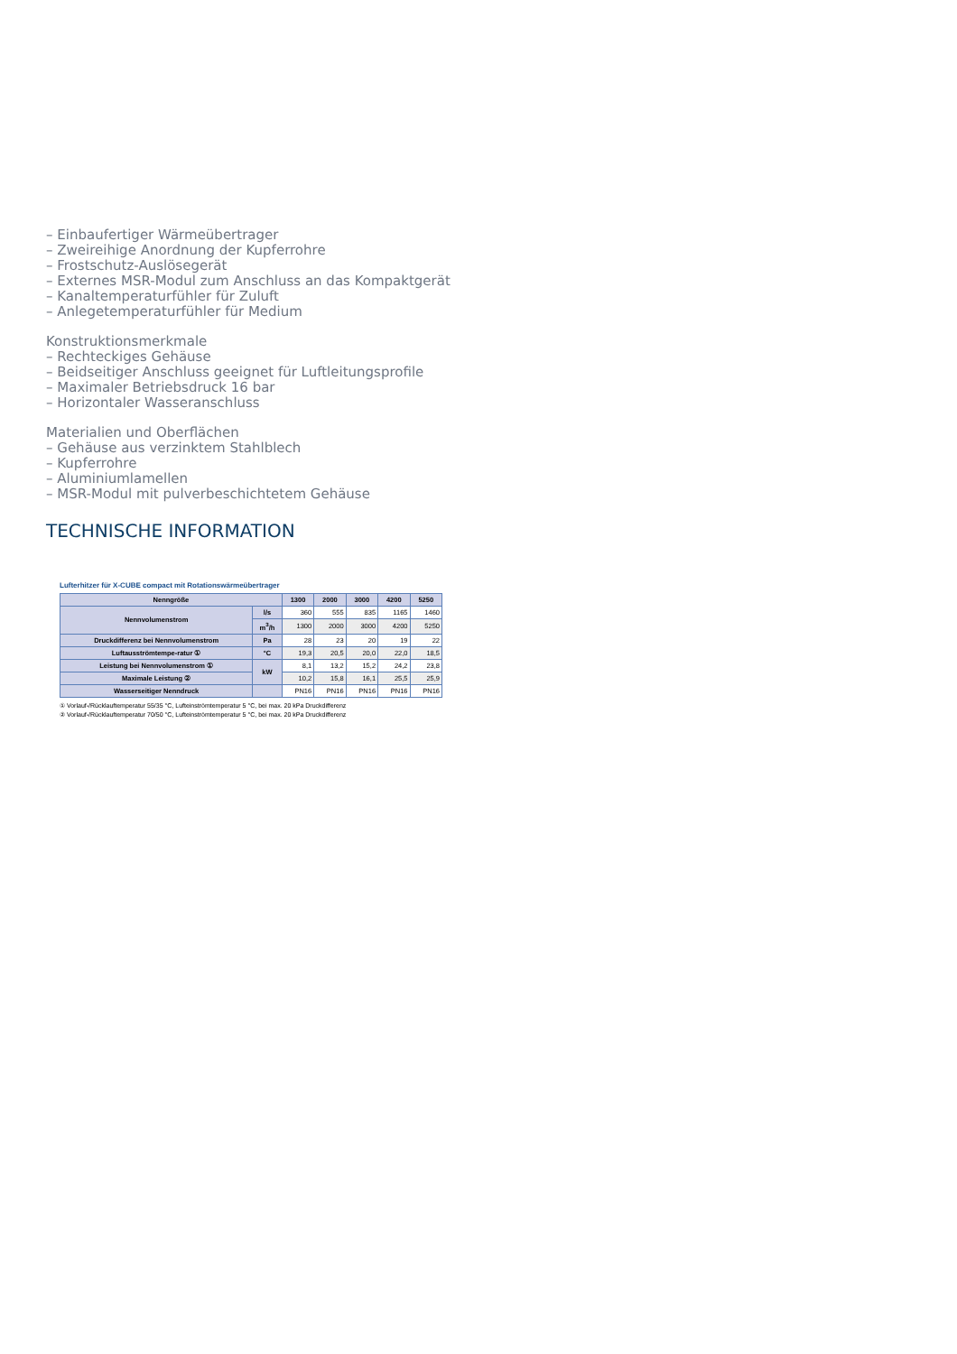– Einbaufertiger Wärmeübertrager
– Zweireihige Anordnung der Kupferrohre
– Frostschutz-Auslösegerät
– Externes MSR-Modul zum Anschluss an das Kompaktgerät
– Kanaltemperaturfühler für Zuluft
– Anlegetemperaturfühler für Medium
Konstruktionsmerkmale
– Rechteckiges Gehäuse
– Beidseitiger Anschluss geeignet für Luftleitungsprofile
– Maximaler Betriebsdruck 16 bar
– Horizontaler Wasseranschluss
Materialien und Oberflächen
– Gehäuse aus verzinktem Stahlblech
– Kupferrohre
– Aluminiumlamellen
– MSR-Modul mit pulverbeschichtetem Gehäuse
TECHNISCHE INFORMATION
Lufterhitzer für X-CUBE compact mit Rotationswärmeübertrager
| Nenngröße | | 1300 | 2000 | 3000 | 4200 | 5250 |
| --- | --- | --- | --- | --- | --- | --- |
| Nennvolumenstrom | l/s | 360 | 555 | 835 | 1165 | 1460 |
| | m<sup>3</sup>/h | 1300 | 2000 | 3000 | 4200 | 5250 |
| Druckdifferenz bei Nennvolumenstrom | Pa | 28 | 23 | 20 | 19 | 22 |
| Luftausströmtempe-ratur ① | °C | 19,3 | 20,5 | 20,0 | 22,0 | 18,5 |
| Leistung bei Nennvolumenstrom ① | kW | 8,1 | 13,2 | 15,2 | 24,2 | 23,8 |
| Maximale Leistung ② | | 10,2 | 15,8 | 16,1 | 25,5 | 25,9 |
| Wasserseitiger Nenndruck | | PN16 | PN16 | PN16 | PN16 | PN16 |
① Vorlauf-/Rücklauftemperatur 55/35 °C, Lufteinströmtemperatur 5 °C, bei max. 20 kPa Druckdifferenz
② Vorlauf-/Rücklauftemperatur 70/50 °C, Lufteinströmtemperatur 5 °C, bei max. 20 kPa Druckdifferenz